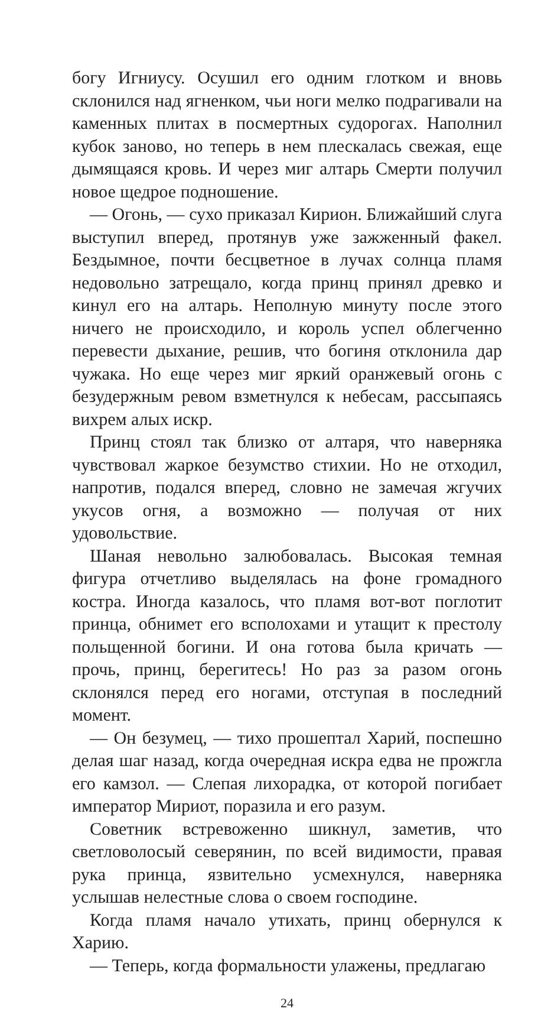богу Игниусу. Осушил его одним глотком и вновь склонился над ягненком, чьи ноги мелко подрагивали на каменных плитах в посмертных судорогах. Наполнил кубок заново, но теперь в нем плескалась свежая, еще дымящаяся кровь. И через миг алтарь Смерти получил новое щедрое подношение.
— Огонь, — сухо приказал Кирион. Ближайший слуга выступил вперед, протянув уже зажженный факел. Бездымное, почти бесцветное в лучах солнца пламя недовольно затрещало, когда принц принял древко и кинул его на алтарь. Неполную минуту после этого ничего не происходило, и король успел облегченно перевести дыхание, решив, что богиня отклонила дар чужака. Но еще через миг яркий оранжевый огонь с безудержным ревом взметнулся к небесам, рассыпаясь вихрем алых искр.
Принц стоял так близко от алтаря, что наверняка чувствовал жаркое безумство стихии. Но не отходил, напротив, подался вперед, словно не замечая жгучих укусов огня, а возможно — получая от них удовольствие.
Шаная невольно залюбовалась. Высокая темная фигура отчетливо выделялась на фоне громадного костра. Иногда казалось, что пламя вот-вот поглотит принца, обнимет его всполохами и утащит к престолу польщенной богини. И она готова была кричать — прочь, принц, берегитесь! Но раз за разом огонь склонялся перед его ногами, отступая в последний момент.
— Он безумец, — тихо прошептал Харий, поспешно делая шаг назад, когда очередная искра едва не прожгла его камзол. — Слепая лихорадка, от которой погибает император Мириот, поразила и его разум.
Советник встревоженно шикнул, заметив, что светловолосый северянин, по всей видимости, правая рука принца, язвительно усмехнулся, наверняка услышав нелестные слова о своем господине.
Когда пламя начало утихать, принц обернулся к Харию.
— Теперь, когда формальности улажены, предлагаю
24